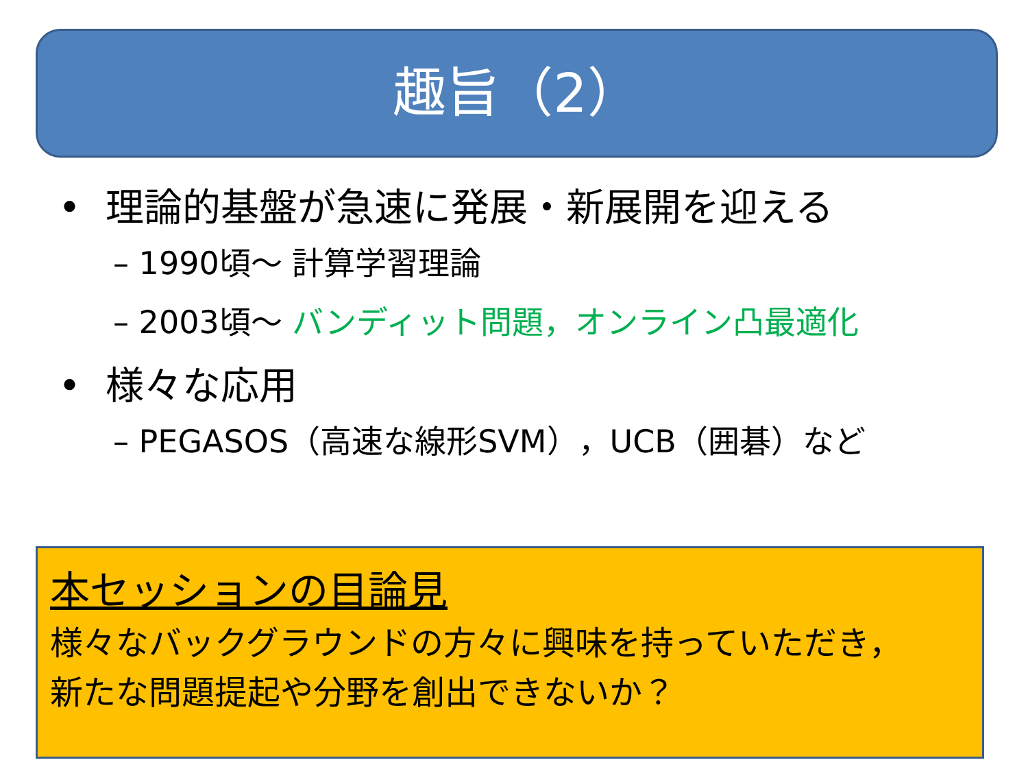趣旨（2）
• 理論的基盤が急速に発展・新展開を迎える
– 1990頃～ 計算学習理論
– 2003頃～ バンディット問題，オンライン凸最適化
• 様々な応用
– PEGASOS（高速な線形SVM），UCB（囲碁）など
本セッションの目論見
様々なバックグラウンドの方々に興味を持っていただき，
新たな問題提起や分野を創出できないか？